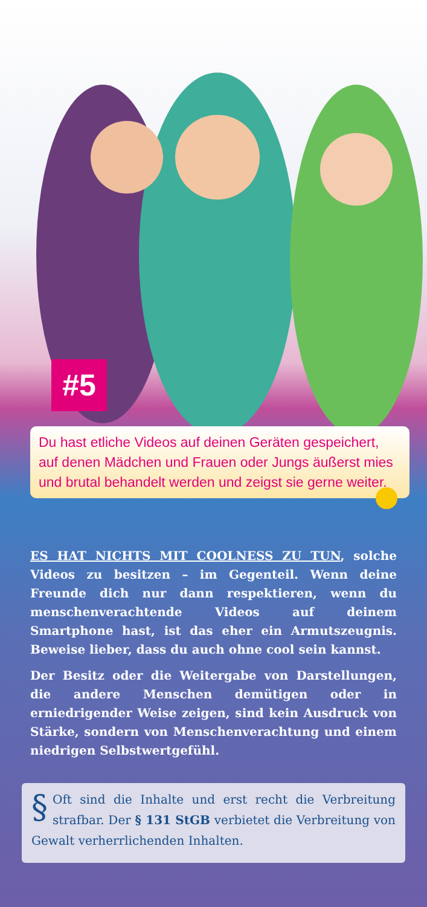#5
Du hast etliche Videos auf deinen Geräten gespeichert, auf denen Mädchen und Frauen oder Jungs äußerst mies und brutal behandelt werden und zeigst sie gerne weiter.
ES HAT NICHTS MIT COOLNESS ZU TUN, solche Videos zu besitzen – im Gegenteil. Wenn deine Freunde dich nur dann respektieren, wenn du menschenverachtende Videos auf deinem Smartphone hast, ist das eher ein Armutszeugnis. Beweise lieber, dass du auch ohne cool sein kannst.
Der Besitz oder die Weitergabe von Darstellungen, die andere Menschen demütigen oder in erniedrigender Weise zeigen, sind kein Ausdruck von Stärke, sondern von Menschen­verachtung und einem niedrigen Selbstwertgefühl.
§ Oft sind die Inhalte und erst recht die Verbreitung strafbar. Der § 131 StGB verbietet die Verbreitung von Gewalt verherrlichenden Inhalten.